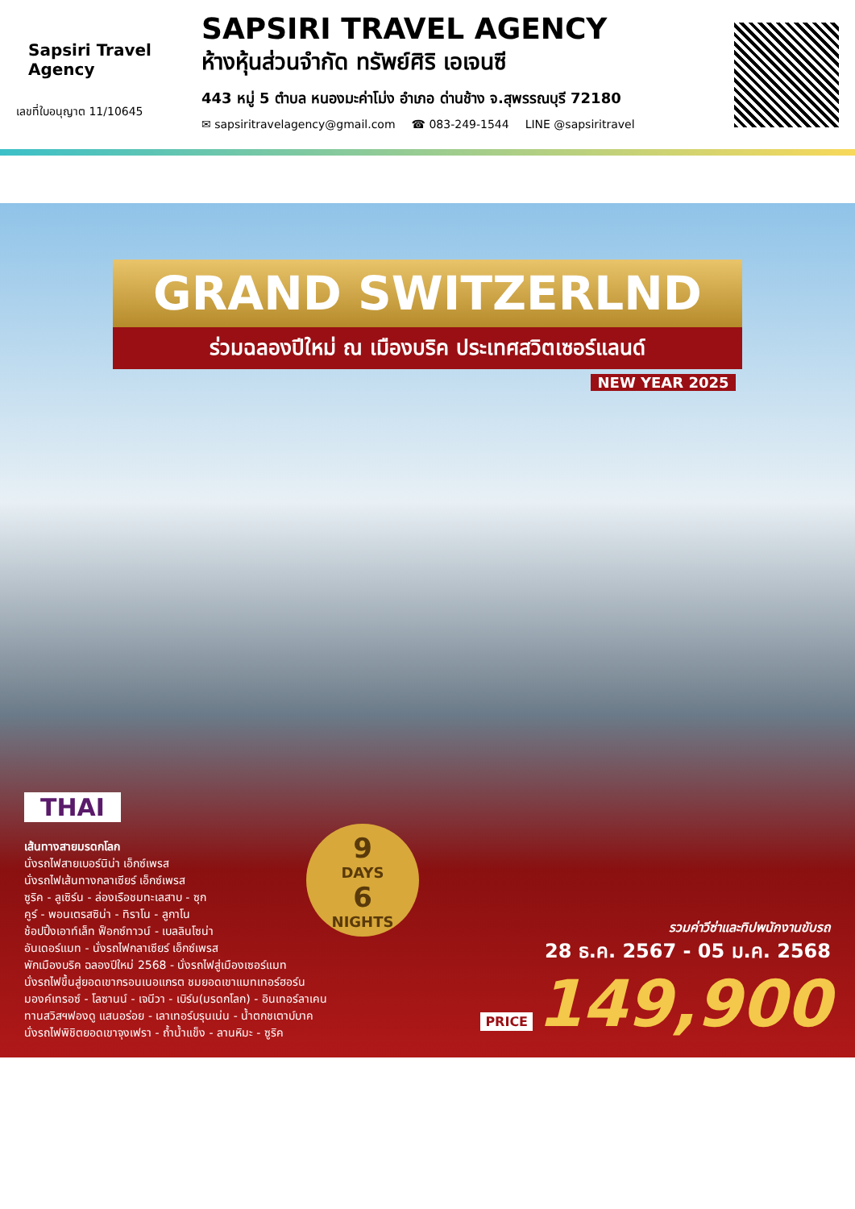Sapsiri Travel Agency
เลขที่ใบอนุญาต 11/10645
SAPSIRI TRAVEL AGENCY
ห้างหุ้นส่วนจำกัด ทรัพย์ศิริ เอเจนซี
443 หมู่ 5 ตำบล หนองมะค่าโม่ง อำเภอ ด่านช้าง จ.สุพรรณบุรี 72180
✉ sapsiritravelagency@gmail.com ☎ 083-249-1544 LINE @sapsiritravel
GRAND SWITZERLND
ร่วมฉลองปีใหม่ ณ เมืองบริค ประเทศสวิตเซอร์แลนด์
NEW YEAR 2025
9
DAYS
6
NIGHTS
THAI
เส้นทางสายมรดกโลก
นั่งรถไฟสายเบอร์นิน่า เอ็กซ์เพรส
นั่งรถไฟเส้นทางกลาเซียร์ เอ็กซ์เพรส
ซูริค - ลูเซิร์น - ล่องเรือชมทะเลสาบ - ซุก
คูร์ - พอนเตรสซิน่า - ทิราโน - ลูกาโน
ช้อปปิ้งเอาท์เล็ท ฟ็อกซ์ทาวน์ - เบลลินโซน่า
อันเดอร์แมท - นั่งรถไฟกลาเซียร์ เอ็กซ์เพรส
พักเมืองบริค ฉลองปีใหม่ 2568 - นั่งรถไฟสู่เมืองเซอร์แมท
นั่งรถไฟขึ้นสู่ยอดเขากรอนเนอแกรต ชมยอดเขาแมทเทอร์ฮอร์น
มองค์เทรอซ์ - โลซานน์ - เจนีวา - เบิร์น(มรดกโลก) - อินเทอร์ลาเคน
ทานสวิสฯฟองดู แสนอร่อย - เลาเทอร์บรุนเน่น - น้ำตกชเตาบ์บาค
นั่งรถไฟพิชิตยอดเขาจุงเฟรา - ถ้ำน้ำแข็ง - ลานหิมะ - ซูริค
รวมค่าวีซ่าและทิปพนักงานขับรถ
28 ธ.ค. 2567 - 05 ม.ค. 2568
PRICE 149,900